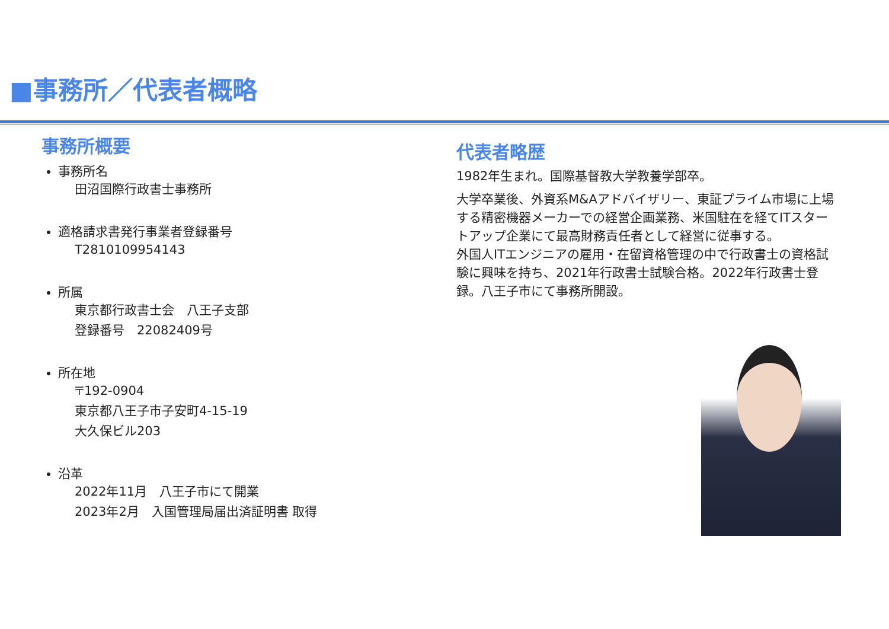■事務所／代表者概略
事務所概要
事務所名
田沼国際行政書士事務所
適格請求書発行事業者登録番号
T2810109954143
所属
東京都行政書士会　八王子支部
登録番号　22082409号
所在地
〒192-0904
東京都八王子市子安町4-15-19
大久保ビル203
沿革
2022年11月　八王子市にて開業
2023年2月　入国管理局届出済証明書 取得
代表者略歴
1982年生まれ。国際基督教大学教養学部卒。
大学卒業後、外資系M&Aアドバイザリー、東証プライム市場に上場する精密機器メーカーでの経営企画業務、米国駐在を経てITスタートアップ企業にて最高財務責任者として経営に従事する。
外国人ITエンジニアの雇用・在留資格管理の中で行政書士の資格試験に興味を持ち、2021年行政書士試験合格。2022年行政書士登録。八王子市にて事務所開設。